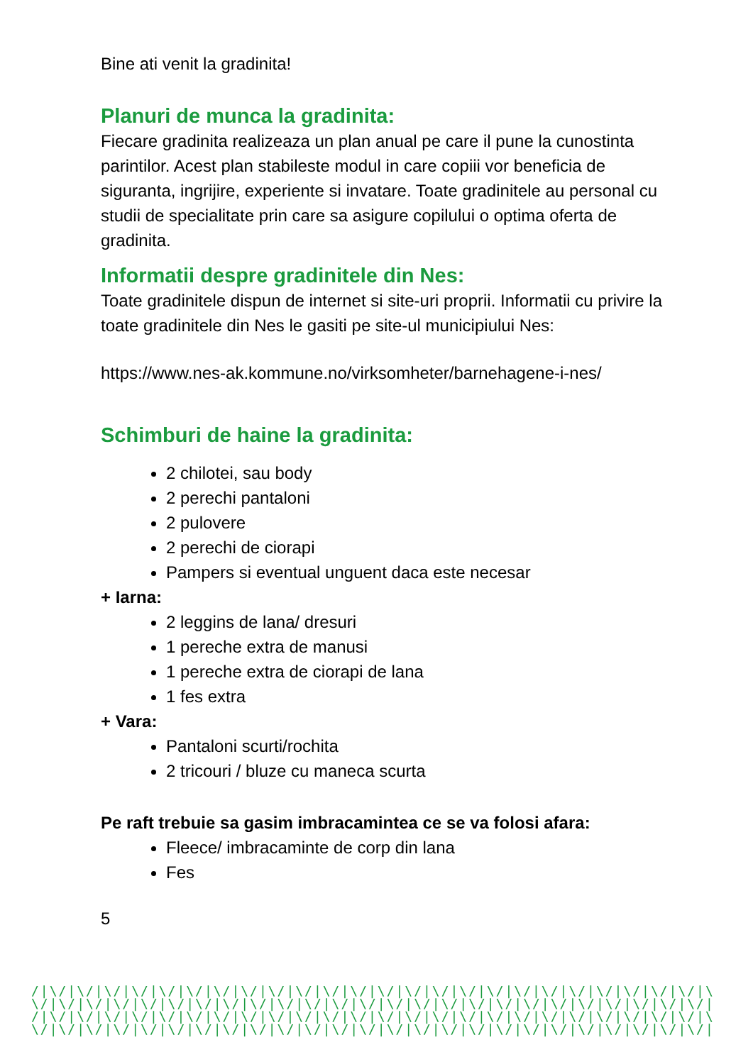Bine ati venit la gradinita!
Planuri de munca la gradinita:
Fiecare gradinita realizeaza un plan anual pe care il pune la cunostinta parintilor. Acest plan stabileste modul in care copiii vor beneficia de siguranta, ingrijire, experiente si invatare. Toate gradinitele au personal cu studii de specialitate prin care sa asigure copilului o optima oferta de gradinita.
Informatii despre gradinitele din Nes:
Toate gradinitele dispun de internet si site-uri proprii. Informatii cu privire la toate gradinitele din Nes le gasiti pe site-ul municipiului Nes:
https://www.nes-ak.kommune.no/virksomheter/barnehagene-i-nes/
Schimburi de haine la gradinita:
2 chilotei, sau body
2 perechi pantaloni
2 pulovere
2 perechi de ciorapi
Pampers si eventual unguent daca este necesar
+ Iarna:
2 leggins de lana/ dresuri
1 pereche extra de manusi
1 pereche extra de ciorapi de lana
1 fes extra
+ Vara:
Pantaloni scurti/rochita
2 tricouri / bluze cu maneca scurta
Pe raft trebuie sa gasim imbracamintea ce se va folosi afara:
Fleece/ imbracaminte de corp din lana
Fes
5
/|\/|\/|\/|\/|\/|\/|\/|\/|\/|\/|\/|\/|\/|\/|\/|\/|\/|\/|\/|\/|\/|\/|\/|\/|\
\/|\/|\/|\/|\/|\/|\/|\/|\/|\/|\/|\/|\/|\/|\/|\/|\/|\/|\/|\/|\/|\/|\/|\/|\/|
/|\/|\/|\/|\/|\/|\/|\/|\/|\/|\/|\/|\/|\/|\/|\/|\/|\/|\/|\/|\/|\/|\/|\/|\/|\
\/|\/|\/|\/|\/|\/|\/|\/|\/|\/|\/|\/|\/|\/|\/|\/|\/|\/|\/|\/|\/|\/|\/|\/|\/|